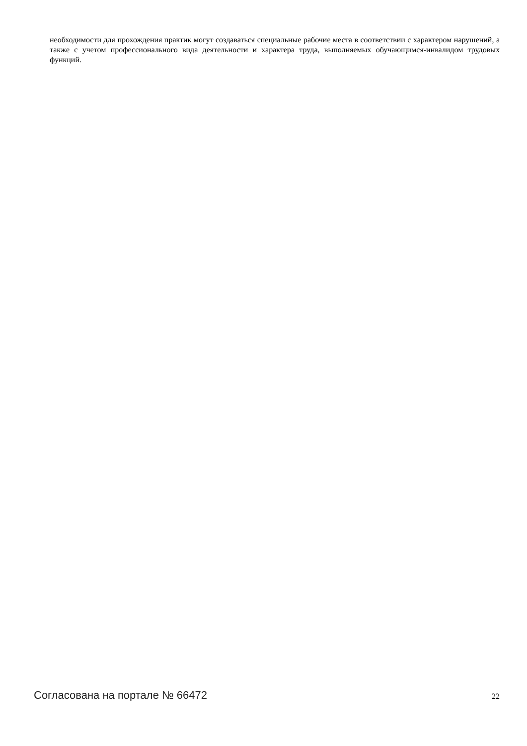необходимости для прохождения практик могут создаваться специальные рабочие места в соответствии с характером нарушений, а также с учетом профессионального вида деятельности и характера труда, выполняемых обучающимся-инвалидом трудовых функций.
Согласована на портале № 66472 22